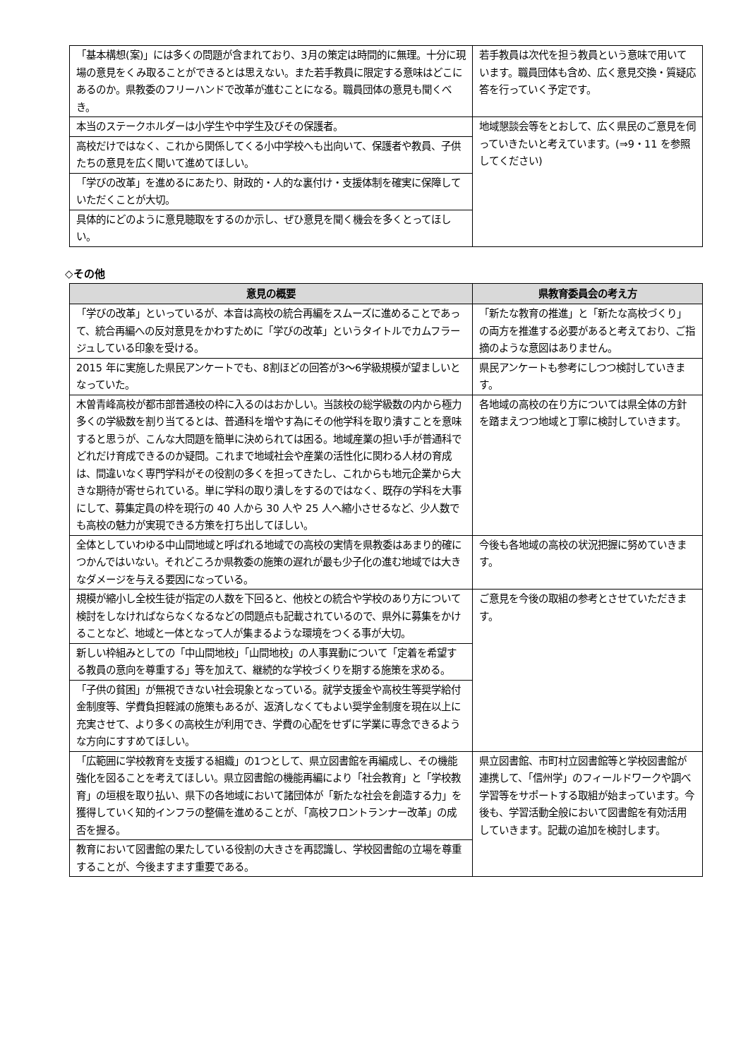| 「基本構想(案)」には多くの問題が含まれており、3月の策定は時間的に無理。十分に現場の意見をくみ取ることができるとは思えない。また若手教員に限定する意味はどこにあるのか。県教委のフリーハンドで改革が進むことになる。職員団体の意見も聞くべき。 | 若手教員は次代を担う教員という意味で用いています。職員団体も含め、広く意見交換・質疑応答を行っていく予定です。 |
| 本当のステークホルダーは小学生や中学生及びその保護者。 | 地域懇談会等をとおして、広く県民のご意見を伺っていきたいと考えています。(⇒9・11 を参照してください) |
| 高校だけではなく、これから関係してくる小中学校へも出向いて、保護者や教員、子供たちの意見を広く聞いて進めてほしい。 | |
| 「学びの改革」を進めるにあたり、財政的・人的な裏付け・支援体制を確実に保障していただくことが大切。 | |
| 具体的にどのように意見聴取をするのか示し、ぜひ意見を聞く機会を多くとってほしい。 | |
◇その他
| 意見の概要 | 県教育委員会の考え方 |
| --- | --- |
| 「学びの改革」といっているが、本音は高校の統合再編をスムーズに進めることであって、統合再編への反対意見をかわすために「学びの改革」というタイトルでカムフラージュしている印象を受ける。 | 「新たな教育の推進」と「新たな高校づくり」の両方を推進する必要があると考えており、ご指摘のような意図はありません。 |
| 2015 年に実施した県民アンケートでも、8割ほどの回答が3～6学級規模が望ましいとなっていた。 | 県民アンケートも参考にしつつ検討していきます。 |
| 木曽青峰高校が都市部普通校の枠に入るのはおかしい。当該校の総学級数の内から極力多くの学級数を割り当てるとは、普通科を増やす為にその他学科を取り潰すことを意味すると思うが、こんな大問題を簡単に決められては困る。地域産業の担い手が普通科でどれだけ育成できるのか疑問。これまで地域社会や産業の活性化に関わる人材の育成は、間違いなく専門学科がその役割の多くを担ってきたし、これからも地元企業から大きな期待が寄せられている。単に学科の取り潰しをするのではなく、既存の学科を大事にして、募集定員の枠を現行の 40 人から 30 人や 25 人へ縮小させるなど、少人数でも高校の魅力が実現できる方策を打ち出してほしい。 | 各地域の高校の在り方については県全体の方針を踏まえつつ地域と丁寧に検討していきます。 |
| 全体としていわゆる中山間地域と呼ばれる地域での高校の実情を県教委はあまり的確につかんではいない。それどころか県教委の施策の遅れが最も少子化の進む地域では大きなダメージを与える要因になっている。 | 今後も各地域の高校の状況把握に努めていきます。 |
| 規模が縮小し全校生徒が指定の人数を下回ると、他校との統合や学校のあり方について検討をしなければならなくなるなどの問題点も記載されているので、県外に募集をかけることなど、地域と一体となって人が集まるような環境をつくる事が大切。 | ご意見を今後の取組の参考とさせていただきます。 |
| 新しい枠組みとしての「中山間地校」「山間地校」の人事異動について「定着を希望する教員の意向を尊重する」等を加えて、継続的な学校づくりを期する施策を求める。 | |
| 「子供の貧困」が無視できない社会現象となっている。就学支援金や高校生等奨学給付金制度等、学費負担軽減の施策もあるが、返済しなくてもよい奨学金制度を現在以上に充実させて、より多くの高校生が利用でき、学費の心配をせずに学業に専念できるような方向にすすめてほしい。 | |
| 「広範囲に学校教育を支援する組織」の1つとして、県立図書館を再編成し、その機能強化を図ることを考えてほしい。県立図書館の機能再編により「社会教育」と「学校教育」の垣根を取り払い、県下の各地域において諸団体が「新たな社会を創造する力」を獲得していく知的インフラの整備を進めることが、「高校フロントランナー改革」の成否を握る。 | 県立図書館、市町村立図書館等と学校図書館が連携して、「信州学」のフィールドワークや調べ学習等をサポートする取組が始まっています。今後も、学習活動全般において図書館を有効活用していきます。記載の追加を検討します。 |
| 教育において図書館の果たしている役割の大きさを再認識し、学校図書館の立場を尊重することが、今後ますます重要である。 | |